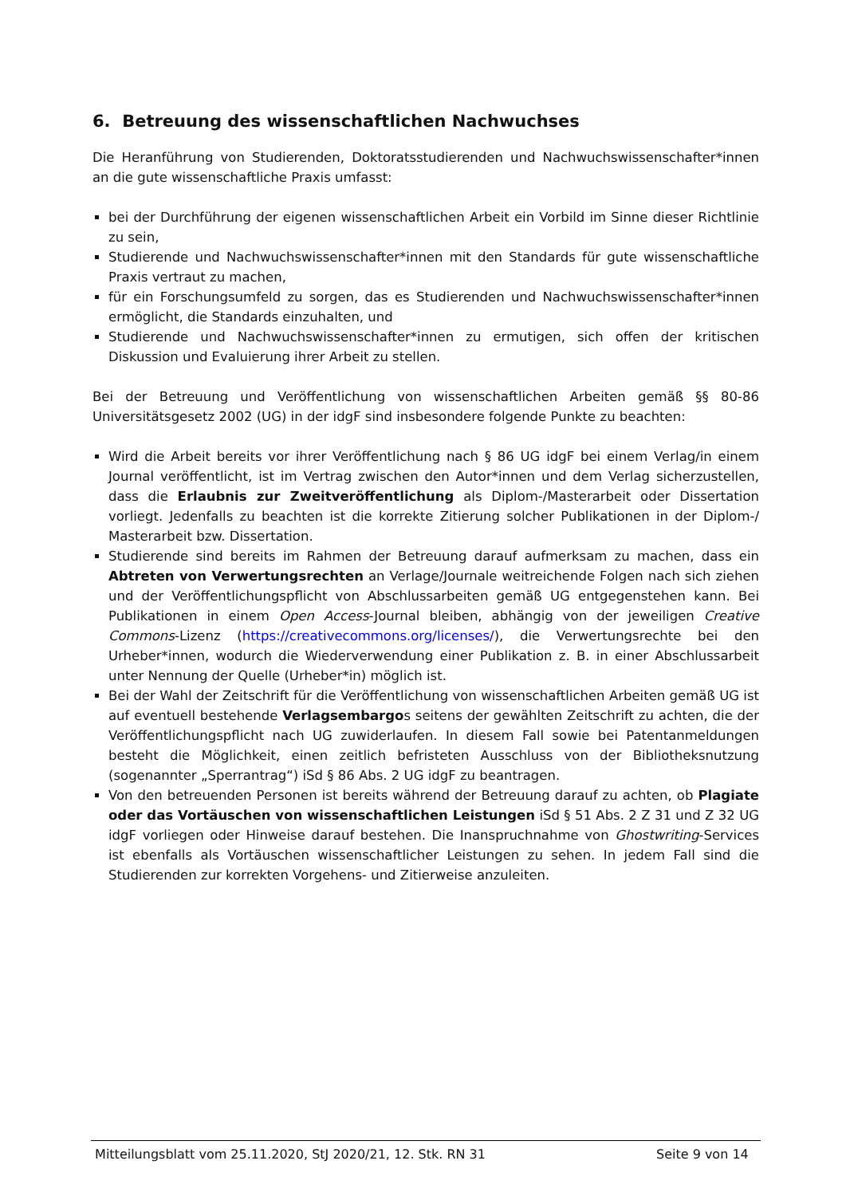6. Betreuung des wissenschaftlichen Nachwuchses
Die Heranführung von Studierenden, Doktoratsstudierenden und Nachwuchswissenschafter*innen an die gute wissenschaftliche Praxis umfasst:
bei der Durchführung der eigenen wissenschaftlichen Arbeit ein Vorbild im Sinne dieser Richtlinie zu sein,
Studierende und Nachwuchswissenschafter*innen mit den Standards für gute wissenschaftliche Praxis vertraut zu machen,
für ein Forschungsumfeld zu sorgen, das es Studierenden und Nachwuchswissenschafter*innen ermöglicht, die Standards einzuhalten, und
Studierende und Nachwuchswissenschafter*innen zu ermutigen, sich offen der kritischen Diskussion und Evaluierung ihrer Arbeit zu stellen.
Bei der Betreuung und Veröffentlichung von wissenschaftlichen Arbeiten gemäß §§ 80-86 Universitätsgesetz 2002 (UG) in der idgF sind insbesondere folgende Punkte zu beachten:
Wird die Arbeit bereits vor ihrer Veröffentlichung nach § 86 UG idgF bei einem Verlag/in einem Journal veröffentlicht, ist im Vertrag zwischen den Autor*innen und dem Verlag sicherzustellen, dass die Erlaubnis zur Zweitveröffentlichung als Diplom-/Masterarbeit oder Dissertation vorliegt. Jedenfalls zu beachten ist die korrekte Zitierung solcher Publikationen in der Diplom-/ Masterarbeit bzw. Dissertation.
Studierende sind bereits im Rahmen der Betreuung darauf aufmerksam zu machen, dass ein Abtreten von Verwertungsrechten an Verlage/Journale weitreichende Folgen nach sich ziehen und der Veröffentlichungspflicht von Abschlussarbeiten gemäß UG entgegenstehen kann. Bei Publikationen in einem Open Access-Journal bleiben, abhängig von der jeweiligen Creative Commons-Lizenz (https://creativecommons.org/licenses/), die Verwertungsrechte bei den Urheber*innen, wodurch die Wiederverwendung einer Publikation z. B. in einer Abschlussarbeit unter Nennung der Quelle (Urheber*in) möglich ist.
Bei der Wahl der Zeitschrift für die Veröffentlichung von wissenschaftlichen Arbeiten gemäß UG ist auf eventuell bestehende Verlagsembargos seitens der gewählten Zeitschrift zu achten, die der Veröffentlichungspflicht nach UG zuwiderlaufen. In diesem Fall sowie bei Patentanmeldungen besteht die Möglichkeit, einen zeitlich befristeten Ausschluss von der Bibliotheksnutzung (sogenannter „Sperrantrag“) iSd § 86 Abs. 2 UG idgF zu beantragen.
Von den betreuenden Personen ist bereits während der Betreuung darauf zu achten, ob Plagiate oder das Vortäuschen von wissenschaftlichen Leistungen iSd § 51 Abs. 2 Z 31 und Z 32 UG idgF vorliegen oder Hinweise darauf bestehen. Die Inanspruchnahme von Ghostwriting-Services ist ebenfalls als Vortäuschen wissenschaftlicher Leistungen zu sehen. In jedem Fall sind die Studierenden zur korrekten Vorgehens- und Zitierweise anzuleiten.
Mitteilungsblatt vom 25.11.2020, StJ 2020/21, 12. Stk. RN 31 Seite 9 von 14